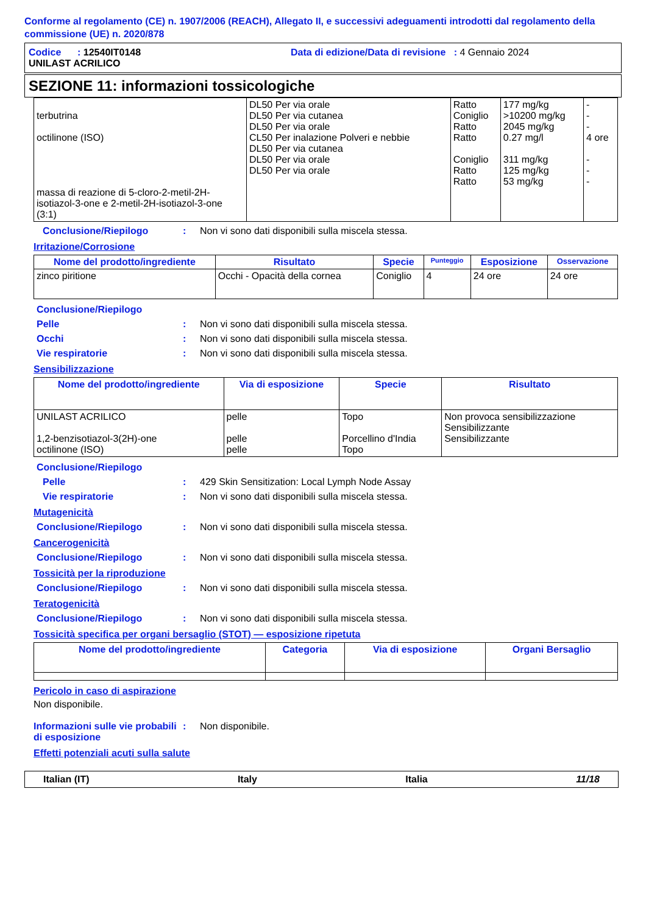Conforme al regolamento (CE) n. 1907/2006 (REACH), Allegato II, e successivi adeguamenti introdotti dal regolamento della commissione (UE) n. 2020/878
Codice : 12540IT0148 Data di edizione/Data di revisione : 4 Gennaio 2024
UNILAST ACRILICO
SEZIONE 11: informazioni tossicologiche
| terbutrina octilinone (ISO) massa di reazione di 5-cloro-2-metil-2H-isotiazol-3-one e 2-metil-2H-isotiazol-3-one (3:1) | DL50 Per via orale DL50 Per via cutanea DL50 Per via orale CL50 Per inalazione Polveri e nebbie DL50 Per via cutanea DL50 Per via orale DL50 Per via orale | Ratto Coniglio Ratto Ratto Coniglio Ratto Ratto | 177 mg/kg >10200 mg/kg 2045 mg/kg 0.27 mg/l 311 mg/kg 125 mg/kg 53 mg/kg | - - - 4 ore - - - |
Conclusione/Riepilogo: Non vi sono dati disponibili sulla miscela stessa.
Irritazione/Corrosione
| Nome del prodotto/ingrediente | Risultato | Specie | Punteggio | Esposizione | Osservazione |
| --- | --- | --- | --- | --- | --- |
| zinco piritione | Occhi - Opacità della cornea | Coniglio | 4 | 24 ore | 24 ore |
Conclusione/Riepilogo
Pelle: Non vi sono dati disponibili sulla miscela stessa.
Occhi: Non vi sono dati disponibili sulla miscela stessa.
Vie respiratorie: Non vi sono dati disponibili sulla miscela stessa.
Sensibilizzazione
| Nome del prodotto/ingrediente | Via di esposizione | Specie | Risultato |
| --- | --- | --- | --- |
| UNILAST ACRILICO 1,2-benzisotiazol-3(2H)-one octilinone (ISO) | pelle pelle pelle | Topo Porcellino d'India Topo | Non provoca sensibilizzazione Sensibilizzante Sensibilizzante |
Conclusione/Riepilogo
Pelle: 429 Skin Sensitization: Local Lymph Node Assay
Vie respiratorie: Non vi sono dati disponibili sulla miscela stessa.
Mutagenicità
Conclusione/Riepilogo: Non vi sono dati disponibili sulla miscela stessa.
Cancerogenicità
Conclusione/Riepilogo: Non vi sono dati disponibili sulla miscela stessa.
Tossicità per la riproduzione
Conclusione/Riepilogo: Non vi sono dati disponibili sulla miscela stessa.
Teratogenicità
Conclusione/Riepilogo: Non vi sono dati disponibili sulla miscela stessa.
Tossicità specifica per organi bersaglio (STOT) — esposizione ripetuta
| Nome del prodotto/ingrediente | Categoria | Via di esposizione | Organi Bersaglio |
| --- | --- | --- | --- |
Pericolo in caso di aspirazione
Non disponibile.
Informazioni sulle vie probabili di esposizione: Non disponibile.
Effetti potenziali acuti sulla salute
Italian (IT) Italy Italia 11/18